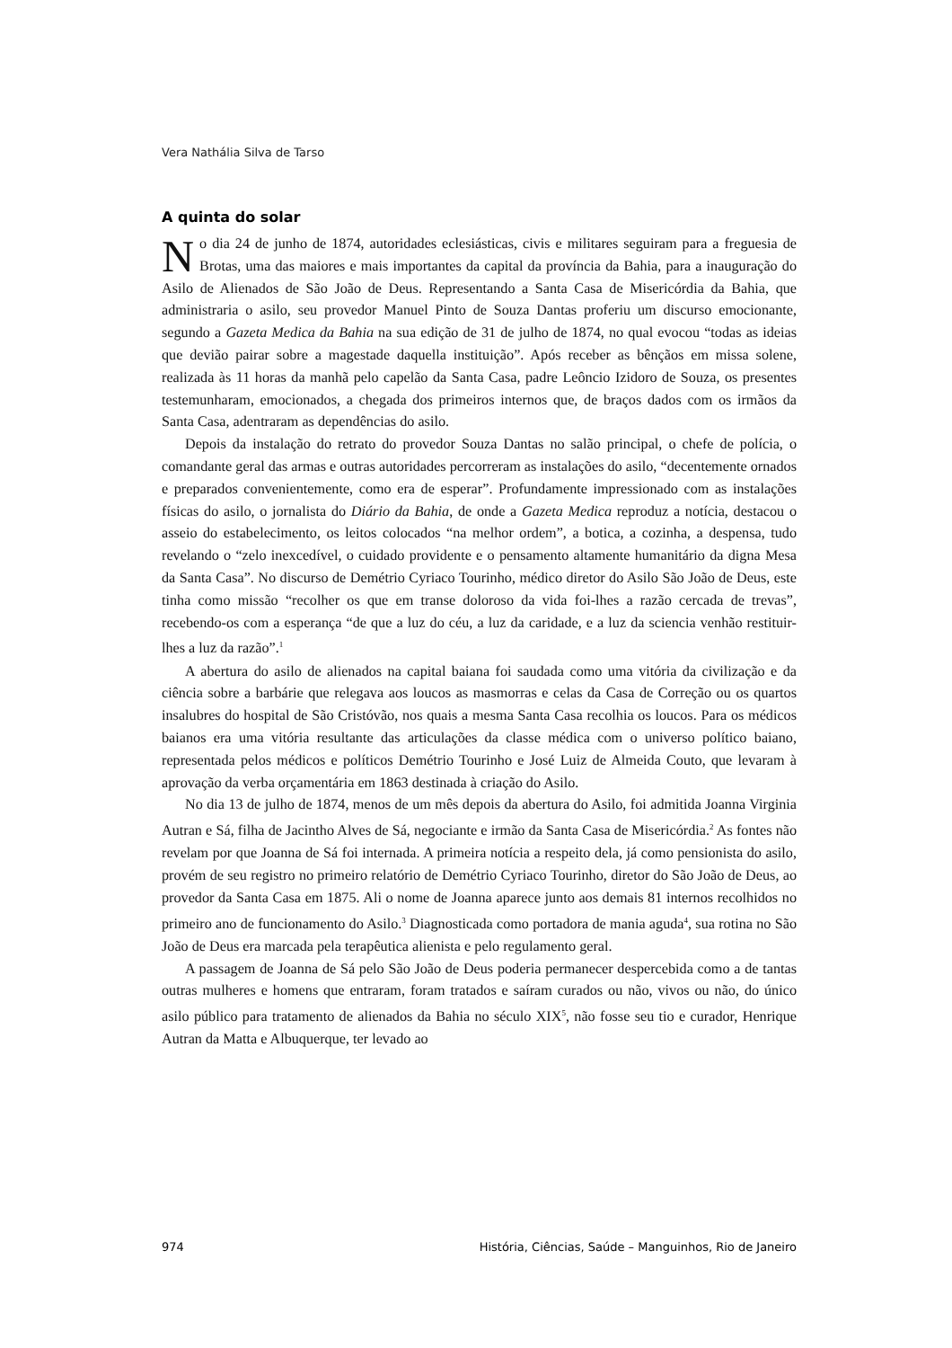Vera Nathália Silva de Tarso
A quinta do solar
No dia 24 de junho de 1874, autoridades eclesiásticas, civis e militares seguiram para a freguesia de Brotas, uma das maiores e mais importantes da capital da província da Bahia, para a inauguração do Asilo de Alienados de São João de Deus. Representando a Santa Casa de Misericórdia da Bahia, que administraria o asilo, seu provedor Manuel Pinto de Souza Dantas proferiu um discurso emocionante, segundo a Gazeta Medica da Bahia na sua edição de 31 de julho de 1874, no qual evocou “todas as ideias que devião pairar sobre a magestade daquella instituição”. Após receber as bênçãos em missa solene, realizada às 11 horas da manhã pelo capelão da Santa Casa, padre Leôncio Izidoro de Souza, os presentes testemunharam, emocionados, a chegada dos primeiros internos que, de braços dados com os irmãos da Santa Casa, adentraram as dependências do asilo.
Depois da instalação do retrato do provedor Souza Dantas no salão principal, o chefe de polícia, o comandante geral das armas e outras autoridades percorreram as instalações do asilo, “decentemente ornados e preparados convenientemente, como era de esperar”. Profundamente impressionado com as instalações físicas do asilo, o jornalista do Diário da Bahia, de onde a Gazeta Medica reproduz a notícia, destacou o asseio do estabelecimento, os leitos colocados “na melhor ordem”, a botica, a cozinha, a despensa, tudo revelando o “zelo inexcedível, o cuidado providente e o pensamento altamente humanitário da digna Mesa da Santa Casa”. No discurso de Demétrio Cyriaco Tourinho, médico diretor do Asilo São João de Deus, este tinha como missão “recolher os que em transe doloroso da vida foi-lhes a razão cercada de trevas”, recebendo-os com a esperança “de que a luz do céu, a luz da caridade, e a luz da sciencia venhão restituir-lhes a luz da razão”.<sup>1</sup>
A abertura do asilo de alienados na capital baiana foi saudada como uma vitória da civilização e da ciência sobre a barbárie que relegava aos loucos as masmorras e celas da Casa de Correção ou os quartos insalubres do hospital de São Cristóvão, nos quais a mesma Santa Casa recolhia os loucos. Para os médicos baianos era uma vitória resultante das articulações da classe médica com o universo político baiano, representada pelos médicos e políticos Demétrio Tourinho e José Luiz de Almeida Couto, que levaram à aprovação da verba orçamentária em 1863 destinada à criação do Asilo.
No dia 13 de julho de 1874, menos de um mês depois da abertura do Asilo, foi admitida Joanna Virginia Autran e Sá, filha de Jacintho Alves de Sá, negociante e irmão da Santa Casa de Misericórdia.<sup>2</sup> As fontes não revelam por que Joanna de Sá foi internada. A primeira notícia a respeito dela, já como pensionista do asilo, provém de seu registro no primeiro relatório de Demétrio Cyriaco Tourinho, diretor do São João de Deus, ao provedor da Santa Casa em 1875. Ali o nome de Joanna aparece junto aos demais 81 internos recolhidos no primeiro ano de funcionamento do Asilo.<sup>3</sup> Diagnosticada como portadora de mania aguda<sup>4</sup>, sua rotina no São João de Deus era marcada pela terapêutica alienista e pelo regulamento geral.
A passagem de Joanna de Sá pelo São João de Deus poderia permanecer despercebida como a de tantas outras mulheres e homens que entraram, foram tratados e saíram curados ou não, vivos ou não, do único asilo público para tratamento de alienados da Bahia no século XIX<sup>5</sup>, não fosse seu tio e curador, Henrique Autran da Matta e Albuquerque, ter levado ao
974 História, Ciências, Saúde – Manguinhos, Rio de Janeiro